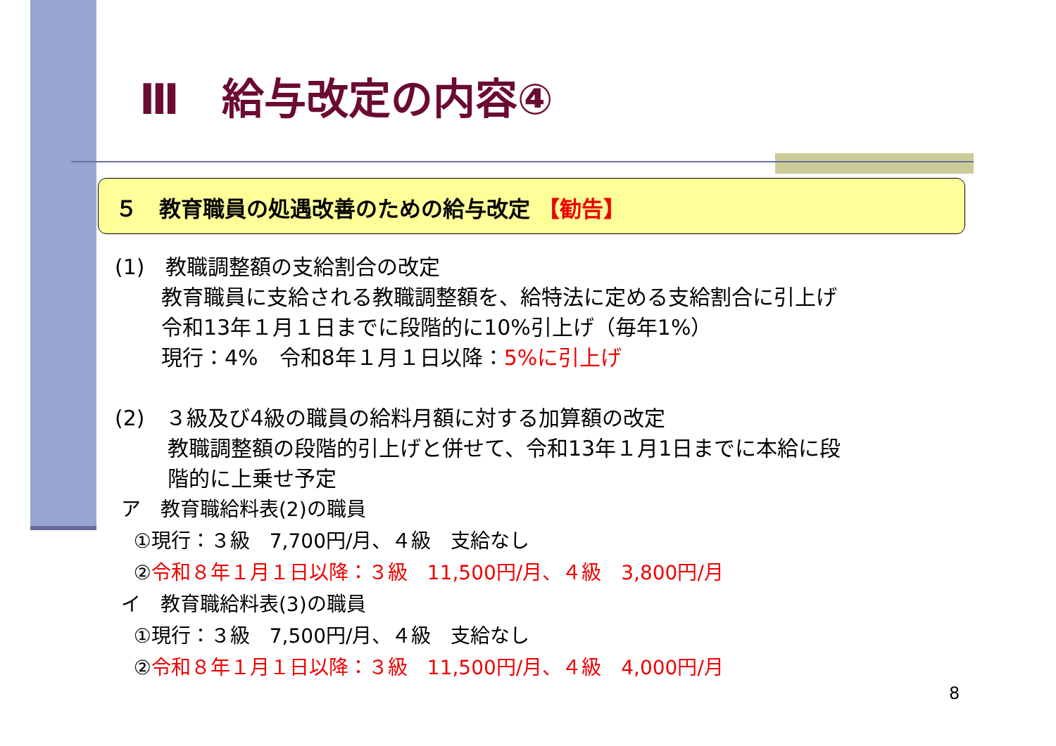Ⅲ　給与改定の内容④
５　教育職員の処遇改善のための給与改定 【勧告】
(1)　教職調整額の支給割合の改定
教育職員に支給される教職調整額を、給特法に定める支給割合に引上げ
令和13年１月１日までに段階的に10%引上げ（毎年1%）
現行：4%　令和8年１月１日以降：5%に引上げ
(2)　３級及び4級の職員の給料月額に対する加算額の改定
教職調整額の段階的引上げと併せて、令和13年１月1日までに本給に段
階的に上乗せ予定
ア　教育職給料表(2)の職員
①現行：３級　7,700円/月、４級　支給なし
②令和８年１月１日以降：３級　11,500円/月、４級　3,800円/月
イ　教育職給料表(3)の職員
①現行：３級　7,500円/月、４級　支給なし
②令和８年１月１日以降：３級　11,500円/月、４級　4,000円/月
8